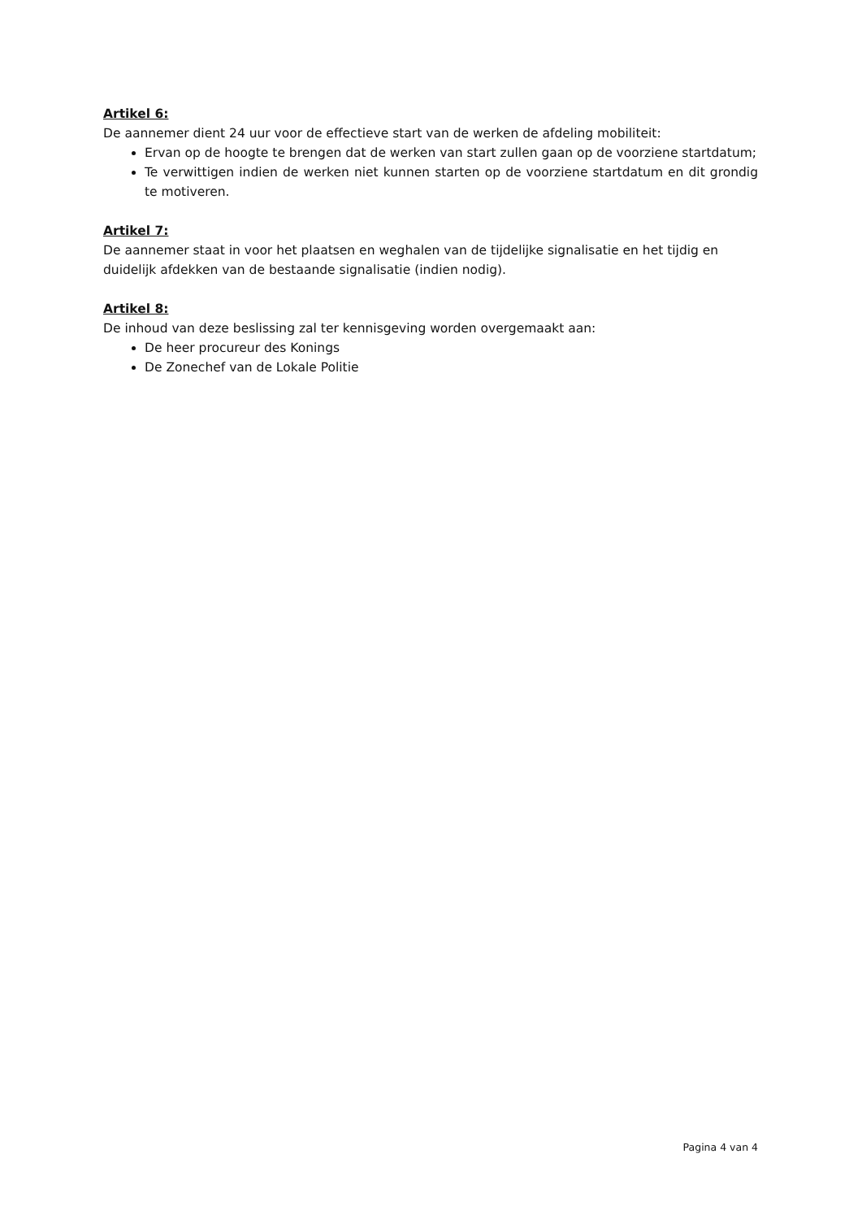Artikel 6:
De aannemer dient 24 uur voor de effectieve start van de werken de afdeling mobiliteit:
Ervan op de hoogte te brengen dat de werken van start zullen gaan op de voorziene startdatum;
Te verwittigen indien de werken niet kunnen starten op de voorziene startdatum en dit grondig te motiveren.
Artikel 7:
De aannemer staat in voor het plaatsen en weghalen van de tijdelijke signalisatie en het tijdig en duidelijk afdekken van de bestaande signalisatie (indien nodig).
Artikel 8:
De inhoud van deze beslissing zal ter kennisgeving worden overgemaakt aan:
De heer procureur des Konings
De Zonechef van de Lokale Politie
Pagina 4 van 4